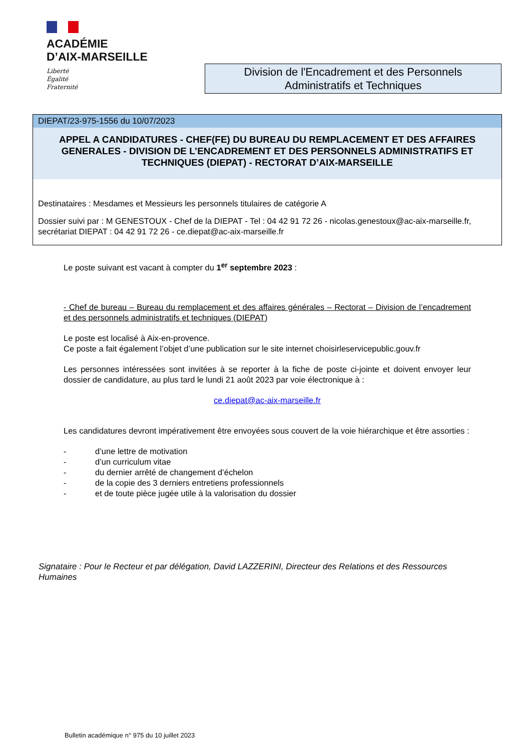ACADÉMIE
D’AIX-MARSEILLE
Liberté
Égalité
Fraternité
Division de l'Encadrement et des Personnels
Administratifs et Techniques
DIEPAT/23-975-1556 du 10/07/2023
APPEL A CANDIDATURES - CHEF(FE) DU BUREAU DU REMPLACEMENT ET DES AFFAIRES GENERALES - DIVISION DE L’ENCADREMENT ET DES PERSONNELS ADMINISTRATIFS ET TECHNIQUES (DIEPAT) - RECTORAT D’AIX-MARSEILLE
Destinataires : Mesdames et Messieurs les personnels titulaires de catégorie A
Dossier suivi par : M GENESTOUX - Chef de la DIEPAT - Tel : 04 42 91 72 26 - nicolas.genestoux@ac-aix-marseille.fr, secrétariat DIEPAT : 04 42 91 72 26 - ce.diepat@ac-aix-marseille.fr
Le poste suivant est vacant à compter du 1<sup>er</sup> septembre 2023 :
- Chef de bureau – Bureau du remplacement et des affaires générales – Rectorat – Division de l’encadrement et des personnels administratifs et techniques (DIEPAT)
Le poste est localisé à Aix-en-provence.
Ce poste a fait également l’objet d’une publication sur le site internet choisirleservicepublic.gouv.fr
Les personnes intéressées sont invitées à se reporter à la fiche de poste ci-jointe et doivent envoyer leur dossier de candidature, au plus tard le lundi 21 août 2023 par voie électronique à :
ce.diepat@ac-aix-marseille.fr
Les candidatures devront impérativement être envoyées sous couvert de la voie hiérarchique et être assorties :
- d’une lettre de motivation
- d’un curriculum vitae
- du dernier arrêté de changement d’échelon
- de la copie des 3 derniers entretiens professionnels
- et de toute pièce jugée utile à la valorisation du dossier
Signataire : Pour le Recteur et par délégation, David LAZZERINI, Directeur des Relations et des Ressources Humaines
Bulletin académique n° 975 du 10 juillet 2023